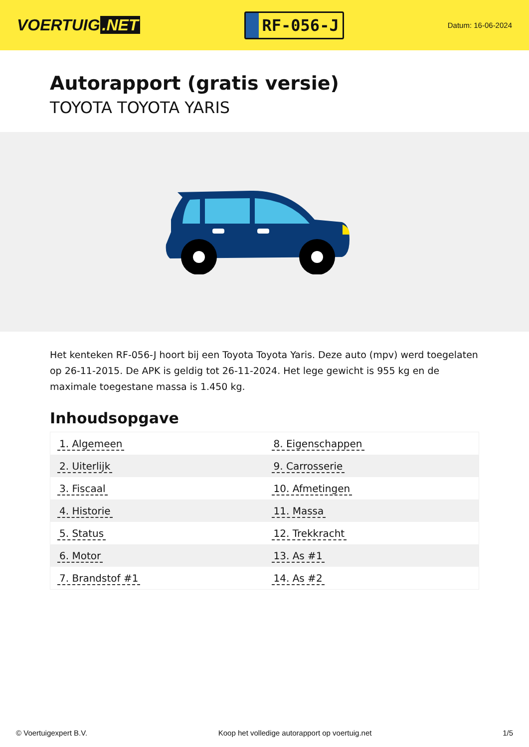VOERTUIG.NET
RF-056-J
Datum: 16-06-2024
Autorapport (gratis versie)
TOYOTA TOYOTA YARIS
Het kenteken RF-056-J hoort bij een Toyota Toyota Yaris. Deze auto (mpv) werd toegelaten op 26-11-2015. De APK is geldig tot 26-11-2024. Het lege gewicht is 955 kg en de maximale toegestane massa is 1.450 kg.
Inhoudsopgave
| 1. Algemeen | 8. Eigenschappen |
| 2. Uiterlijk | 9. Carrosserie |
| 3. Fiscaal | 10. Afmetingen |
| 4. Historie | 11. Massa |
| 5. Status | 12. Trekkracht |
| 6. Motor | 13. As #1 |
| 7. Brandstof #1 | 14. As #2 |
© Voertuigexpert B.V. Koop het volledige autorapport op voertuig.net 1/5